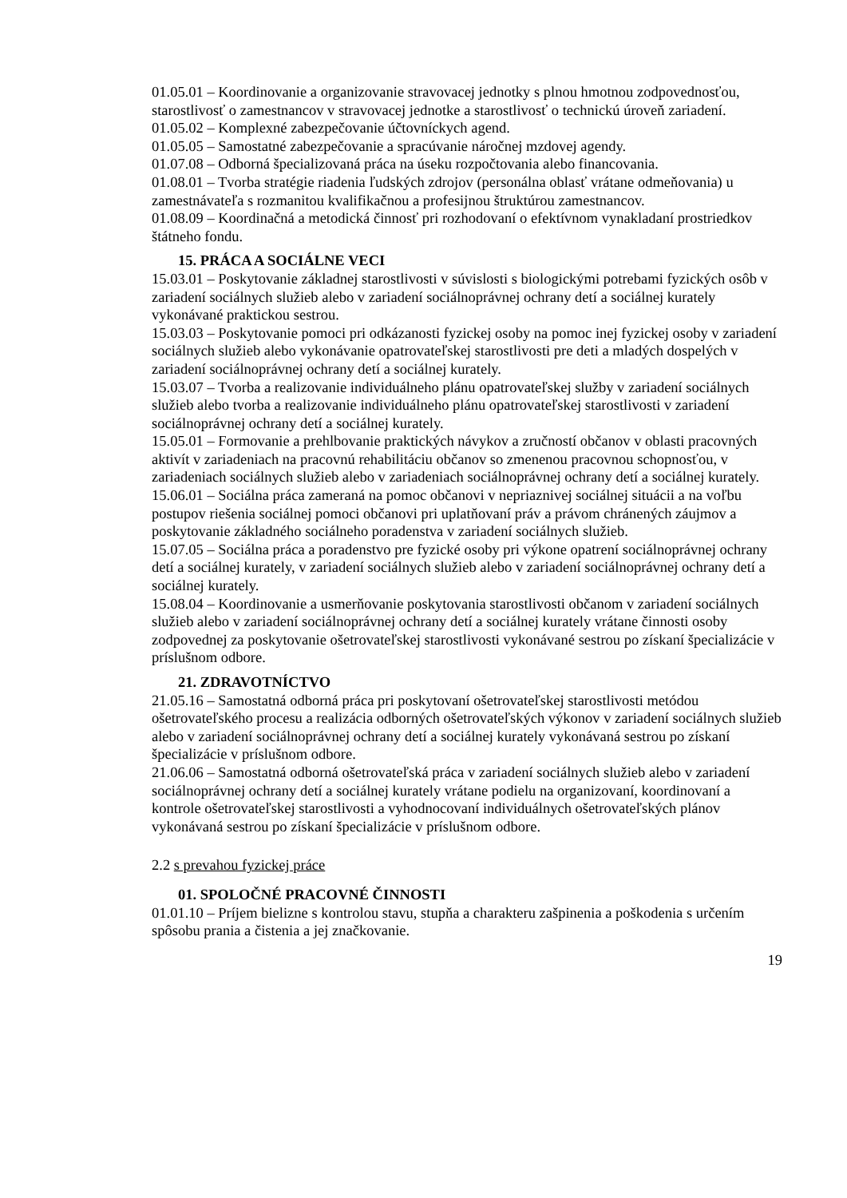01.05.01 – Koordinovanie a organizovanie stravovacej jednotky s plnou hmotnou zodpovednosťou, starostlivosť o zamestnancov v stravovacej jednotke a starostlivosť o technickú úroveň zariadení.
01.05.02 – Komplexné zabezpečovanie účtovníckych agend.
01.05.05 – Samostatné zabezpečovanie a spracúvanie náročnej mzdovej agendy.
01.07.08 – Odborná špecializovaná práca na úseku rozpočtovania alebo financovania.
01.08.01 – Tvorba stratégie riadenia ľudských zdrojov (personálna oblasť vrátane odmeňovania) u zamestnávateľa s rozmanitou kvalifikačnou a profesijnou štruktúrou zamestnancov.
01.08.09 – Koordinačná a metodická činnosť pri rozhodovaní o efektívnom vynakladaní prostriedkov štátneho fondu.
15. PRÁCA A SOCIÁLNE VECI
15.03.01 – Poskytovanie základnej starostlivosti v súvislosti s biologickými potrebami fyzických osôb v zariadení sociálnych služieb alebo v zariadení sociálnoprávnej ochrany detí a sociálnej kurately vykonávané praktickou sestrou.
15.03.03 – Poskytovanie pomoci pri odkázanosti fyzickej osoby na pomoc inej fyzickej osoby v zariadení sociálnych služieb alebo vykonávanie opatrovateľskej starostlivosti pre deti a mladých dospelých v zariadení sociálnoprávnej ochrany detí a sociálnej kurately.
15.03.07 – Tvorba a realizovanie individuálneho plánu opatrovateľskej služby v zariadení sociálnych služieb alebo tvorba a realizovanie individuálneho plánu opatrovateľskej starostlivosti v zariadení sociálnoprávnej ochrany detí a sociálnej kurately.
15.05.01 – Formovanie a prehlbovanie praktických návykov a zručností občanov v oblasti pracovných aktivít v zariadeniach na pracovnú rehabilitáciu občanov so zmenenou pracovnou schopnosťou, v zariadeniach sociálnych služieb alebo v zariadeniach sociálnoprávnej ochrany detí a sociálnej kurately.
15.06.01 – Sociálna práca zameraná na pomoc občanovi v nepriaznivej sociálnej situácii a na voľbu postupov riešenia sociálnej pomoci občanovi pri uplatňovaní práv a právom chránených záujmov a poskytovanie základného sociálneho poradenstva v zariadení sociálnych služieb.
15.07.05 – Sociálna práca a poradenstvo pre fyzické osoby pri výkone opatrení sociálnoprávnej ochrany detí a sociálnej kurately, v zariadení sociálnych služieb alebo v zariadení sociálnoprávnej ochrany detí a sociálnej kurately.
15.08.04 – Koordinovanie a usmerňovanie poskytovania starostlivosti občanom v zariadení sociálnych služieb alebo v zariadení sociálnoprávnej ochrany detí a sociálnej kurately vrátane činnosti osoby zodpovednej za poskytovanie ošetrovateľskej starostlivosti vykonávané sestrou po získaní špecializácie v príslušnom odbore.
21. ZDRAVOTNÍCTVO
21.05.16 – Samostatná odborná práca pri poskytovaní ošetrovateľskej starostlivosti metódou ošetrovateľského procesu a realizácia odborných ošetrovateľských výkonov v zariadení sociálnych služieb alebo v zariadení sociálnoprávnej ochrany detí a sociálnej kurately vykonávaná sestrou po získaní špecializácie v príslušnom odbore.
21.06.06 – Samostatná odborná ošetrovateľská práca v zariadení sociálnych služieb alebo v zariadení sociálnoprávnej ochrany detí a sociálnej kurately vrátane podielu na organizovaní, koordinovaní a kontrole ošetrovateľskej starostlivosti a vyhodnocovaní individuálnych ošetrovateľských plánov vykonávaná sestrou po získaní špecializácie v príslušnom odbore.
2.2 s prevahou fyzickej práce
01. SPOLOČNÉ PRACOVNÉ ČINNOSTI
01.01.10 – Príjem bielizne s kontrolou stavu, stupňa a charakteru zašpinenia a poškodenia s určením spôsobu prania a čistenia a jej značkovanie.
19